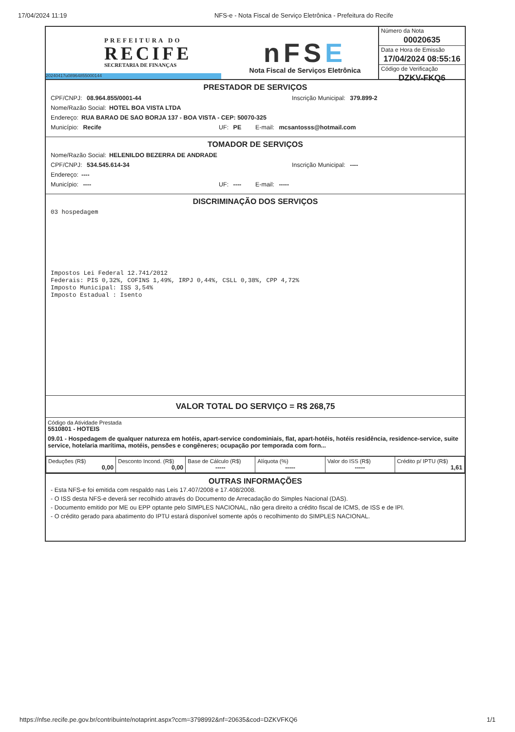17/04/2024 11:19 NFS-e - Nota Fiscal de Serviço Eletrônica - Prefeitura do Recife
PREFEITURA DO
RECIFE
SECRETARIA DE FINANÇAS
20240417u08964855000144
nFSE
Nota Fiscal de Serviços Eletrônica
Número da Nota
00020635
Data e Hora de Emissão
17/04/2024 08:55:16
Código de Verificação
DZKV-FKQ6
PRESTADOR DE SERVIÇOS
CPF/CNPJ: 08.964.855/0001-44 Inscrição Municipal: 379.899-2
Nome/Razão Social: HOTEL BOA VISTA LTDA
Endereço: RUA BARAO DE SAO BORJA 137 - BOA VISTA - CEP: 50070-325
Município: Recife UF: PE E-mail: mcsantosss@hotmail.com
TOMADOR DE SERVIÇOS
Nome/Razão Social: HELENILDO BEZERRA DE ANDRADE
CPF/CNPJ: 534.545.614-34 Inscrição Municipal: ----
Endereço: ----
Município: ---- UF: ---- E-mail: -----
DISCRIMINAÇÃO DOS SERVIÇOS
03 hospedagem
Impostos Lei Federal 12.741/2012 Federais: PIS 0,32%, COFINS 1,49%, IRPJ 0,44%, CSLL 0,38%, CPP 4,72% Imposto Municipal: ISS 3,54% Imposto Estadual : Isento
VALOR TOTAL DO SERVIÇO = R$ 268,75
Código da Atividade Prestada
5510801 - HOTEIS
09.01 - Hospedagem de qualquer natureza em hotéis, apart-service condominiais, flat, apart-hotéis, hotéis residência, residence-service, suite service, hotelaria marítima, motéis, pensões e congêneres; ocupação por temporada com forn...
| Deduções (R$) 0,00 | Desconto Incond. (R$) 0,00 | Base de Cálculo (R$) ----- | Alíquota (%) ----- | Valor do ISS (R$) ----- | Crédito p/ IPTU (R$) 1,61 |
OUTRAS INFORMAÇÕES
- Esta NFS-e foi emitida com respaldo nas Leis 17.407/2008 e 17.408/2008.
- O ISS desta NFS-e deverá ser recolhido através do Documento de Arrecadação do Simples Nacional (DAS).
- Documento emitido por ME ou EPP optante pelo SIMPLES NACIONAL, não gera direito a crédito fiscal de ICMS, de ISS e de IPI.
- O crédito gerado para abatimento do IPTU estará disponível somente após o recolhimento do SIMPLES NACIONAL.
https://nfse.recife.pe.gov.br/contribuinte/notaprint.aspx?ccm=3798992&nf=20635&cod=DZKVFKQ6 1/1